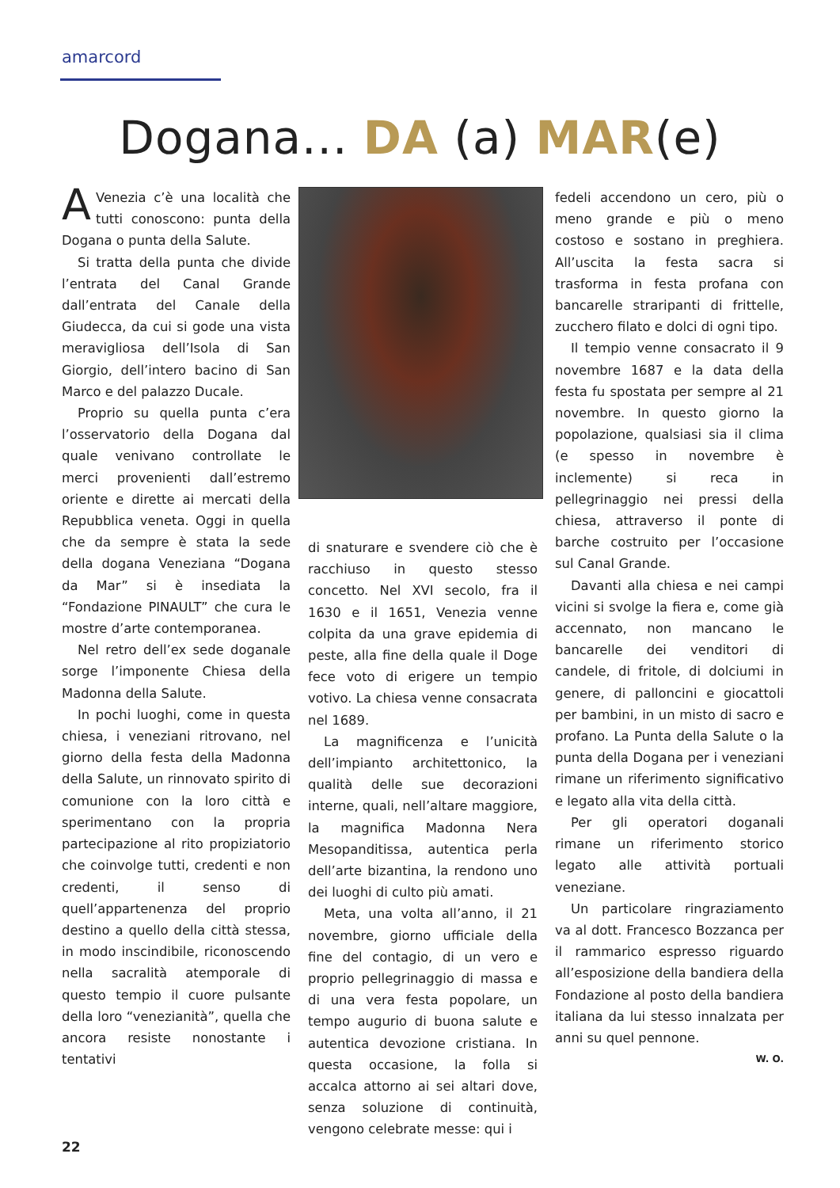amarcord
Dogana... DA (a) MAR(e)
AVenezia c’è una località che tutti conoscono: punta della Dogana o punta della Salute.
Si tratta della punta che divide l’entrata del Canal Grande dall’entrata del Canale della Giudecca, da cui si gode una vista meravigliosa dell’Isola di San Giorgio, dell’intero bacino di San Marco e del palazzo Ducale.
Proprio su quella punta c’era l’osservatorio della Dogana dal quale venivano controllate le merci provenienti dall’estremo oriente e dirette ai mercati della Repubblica veneta. Oggi in quella che da sempre è stata la sede della dogana Veneziana “Dogana da Mar” si è insediata la “Fondazione PINAULT” che cura le mostre d’arte contemporanea.
Nel retro dell’ex sede doganale sorge l’imponente Chiesa della Madonna della Salute.
In pochi luoghi, come in questa chiesa, i veneziani ritrovano, nel giorno della festa della Madonna della Salute, un rinnovato spirito di comunione con la loro città e sperimentano con la propria partecipazione al rito propiziatorio che coinvolge tutti, credenti e non credenti, il senso di quell’appartenenza del proprio destino a quello della città stessa, in modo inscindibile, riconoscendo nella sacralità atemporale di questo tempio il cuore pulsante della loro “venezianità”, quella che ancora resiste nonostante i tentativi
di snaturare e svendere ciò che è racchiuso in questo stesso concetto. Nel XVI secolo, fra il 1630 e il 1651, Venezia venne colpita da una grave epidemia di peste, alla fine della quale il Doge fece voto di erigere un tempio votivo. La chiesa venne consacrata nel 1689.
La magnificenza e l’unicità dell’impianto architettonico, la qualità delle sue decorazioni interne, quali, nell’altare maggiore, la magnifica Madonna Nera Mesopanditissa, autentica perla dell’arte bizantina, la rendono uno dei luoghi di culto più amati.
Meta, una volta all’anno, il 21 novembre, giorno ufficiale della fine del contagio, di un vero e proprio pellegrinaggio di massa e di una vera festa popolare, un tempo augurio di buona salute e autentica devozione cristiana. In questa occasione, la folla si accalca attorno ai sei altari dove, senza soluzione di continuità, vengono celebrate messe: qui i
fedeli accendono un cero, più o meno grande e più o meno costoso e sostano in preghiera. All’uscita la festa sacra si trasforma in festa profana con bancarelle straripanti di frittelle, zucchero filato e dolci di ogni tipo.
Il tempio venne consacrato il 9 novembre 1687 e la data della festa fu spostata per sempre al 21 novembre. In questo giorno la popolazione, qualsiasi sia il clima (e spesso in novembre è inclemente) si reca in pellegrinaggio nei pressi della chiesa, attraverso il ponte di barche costruito per l’occasione sul Canal Grande.
Davanti alla chiesa e nei campi vicini si svolge la fiera e, come già accennato, non mancano le bancarelle dei venditori di candele, di fritole, di dolciumi in genere, di palloncini e giocattoli per bambini, in un misto di sacro e profano. La Punta della Salute o la punta della Dogana per i veneziani rimane un riferimento significativo e legato alla vita della città.
Per gli operatori doganali rimane un riferimento storico legato alle attività portuali veneziane.
Un particolare ringraziamento va al dott. Francesco Bozzanca per il rammarico espresso riguardo all’esposizione della bandiera della Fondazione al posto della bandiera italiana da lui stesso innalzata per anni su quel pennone.
W. O.
22